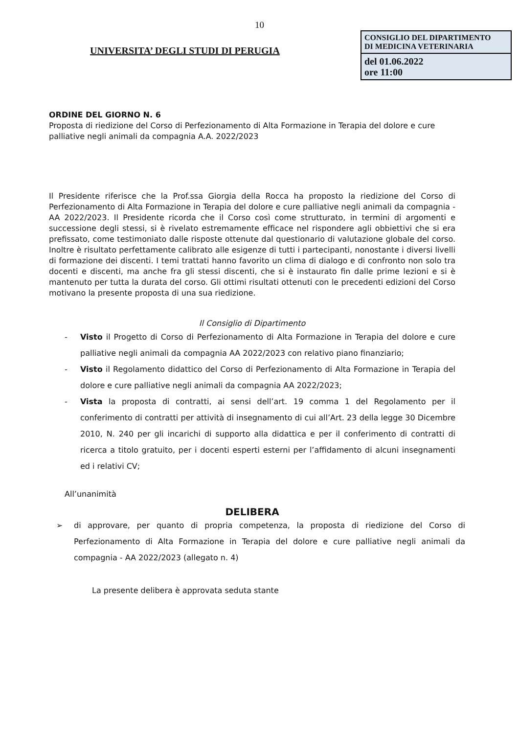10
UNIVERSITA’ DEGLI STUDI DI PERUGIA
CONSIGLIO DEL DIPARTIMENTO
DI MEDICINA VETERINARIA
del 01.06.2022
ore 11:00
ORDINE DEL GIORNO N. 6
Proposta di riedizione del Corso di Perfezionamento di Alta Formazione in Terapia del dolore e cure palliative negli animali da compagnia A.A. 2022/2023
Il Presidente riferisce che la Prof.ssa Giorgia della Rocca ha proposto la riedizione del Corso di Perfezionamento di Alta Formazione in Terapia del dolore e cure palliative negli animali da compagnia - AA 2022/2023. Il Presidente ricorda che il Corso così come strutturato, in termini di argomenti e successione degli stessi, si è rivelato estremamente efficace nel rispondere agli obbiettivi che si era prefissato, come testimoniato dalle risposte ottenute dal questionario di valutazione globale del corso. Inoltre è risultato perfettamente calibrato alle esigenze di tutti i partecipanti, nonostante i diversi livelli di formazione dei discenti. I temi trattati hanno favorito un clima di dialogo e di confronto non solo tra docenti e discenti, ma anche fra gli stessi discenti, che si è instaurato fin dalle prime lezioni e si è mantenuto per tutta la durata del corso. Gli ottimi risultati ottenuti con le precedenti edizioni del Corso motivano la presente proposta di una sua riedizione.
Il Consiglio di Dipartimento
- Visto il Progetto di Corso di Perfezionamento di Alta Formazione in Terapia del dolore e cure palliative negli animali da compagnia AA 2022/2023 con relativo piano finanziario;
- Visto il Regolamento didattico del Corso di Perfezionamento di Alta Formazione in Terapia del dolore e cure palliative negli animali da compagnia AA 2022/2023;
- Vista la proposta di contratti, ai sensi dell’art. 19 comma 1 del Regolamento per il conferimento di contratti per attività di insegnamento di cui all’Art. 23 della legge 30 Dicembre 2010, N. 240 per gli incarichi di supporto alla didattica e per il conferimento di contratti di ricerca a titolo gratuito, per i docenti esperti esterni per l’affidamento di alcuni insegnamenti ed i relativi CV;
All’unanimità
DELIBERA
➢ di approvare, per quanto di propria competenza, la proposta di riedizione del Corso di Perfezionamento di Alta Formazione in Terapia del dolore e cure palliative negli animali da compagnia - AA 2022/2023 (allegato n. 4)
La presente delibera è approvata seduta stante